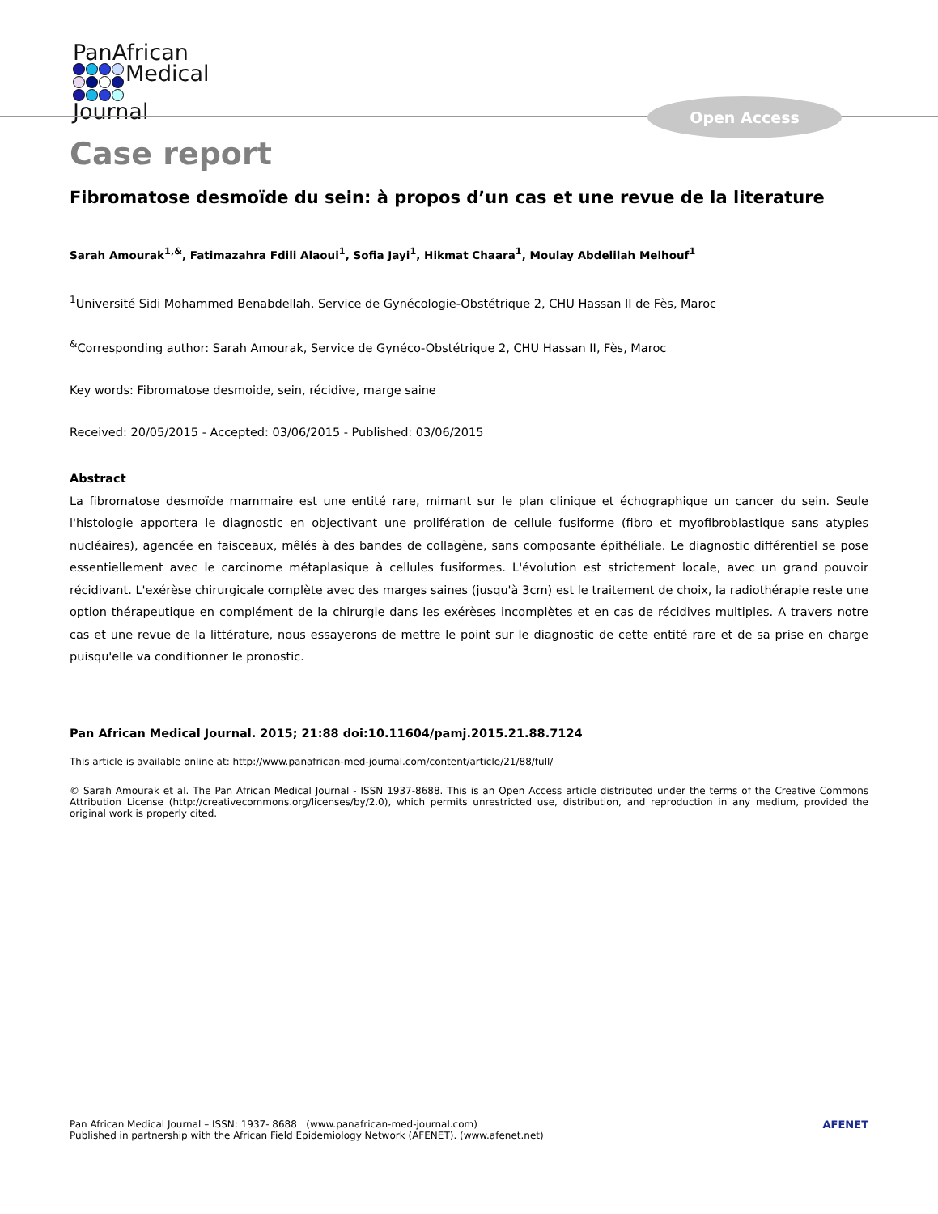PanAfrican
Medical
Journal
Open Access
Case report
Fibromatose desmoïde du sein: à propos d’un cas et une revue de la literature
Sarah Amourak<sup>1,&</sup>, Fatimazahra Fdili Alaoui<sup>1</sup>, Sofia Jayi<sup>1</sup>, Hikmat Chaara<sup>1</sup>, Moulay Abdelilah Melhouf<sup>1</sup>
<sup>1</sup> Université Sidi Mohammed Benabdellah, Service de Gynécologie-Obstétrique 2, CHU Hassan II de Fès, Maroc
<sup>&</sup>Corresponding author: Sarah Amourak, Service de Gynéco-Obstétrique 2, CHU Hassan II, Fès, Maroc
Key words: Fibromatose desmoide, sein, récidive, marge saine
Received: 20/05/2015 - Accepted: 03/06/2015 - Published: 03/06/2015
Abstract
La fibromatose desmoïde mammaire est une entité rare, mimant sur le plan clinique et échographique un cancer du sein. Seule l'histologie apportera le diagnostic en objectivant une prolifération de cellule fusiforme (fibro et myofibroblastique sans atypies nucléaires), agencée en faisceaux, mêlés à des bandes de collagène, sans composante épithéliale. Le diagnostic différentiel se pose essentiellement avec le carcinome métaplasique à cellules fusiformes. L'évolution est strictement locale, avec un grand pouvoir récidivant. L'exérèse chirurgicale complète avec des marges saines (jusqu'à 3cm) est le traitement de choix, la radiothérapie reste une option thérapeutique en complément de la chirurgie dans les exérèses incomplètes et en cas de récidives multiples. A travers notre cas et une revue de la littérature, nous essayerons de mettre le point sur le diagnostic de cette entité rare et de sa prise en charge puisqu'elle va conditionner le pronostic.
Pan African Medical Journal. 2015; 21:88 doi:10.11604/pamj.2015.21.88.7124
This article is available online at: http://www.panafrican-med-journal.com/content/article/21/88/full/
© Sarah Amourak et al. The Pan African Medical Journal - ISSN 1937-8688. This is an Open Access article distributed under the terms of the Creative Commons Attribution License (http://creativecommons.org/licenses/by/2.0), which permits unrestricted use, distribution, and reproduction in any medium, provided the original work is properly cited.
Pan African Medical Journal – ISSN: 1937- 8688 (www.panafrican-med-journal.com)
Published in partnership with the African Field Epidemiology Network (AFENET). (www.afenet.net)
AFENET